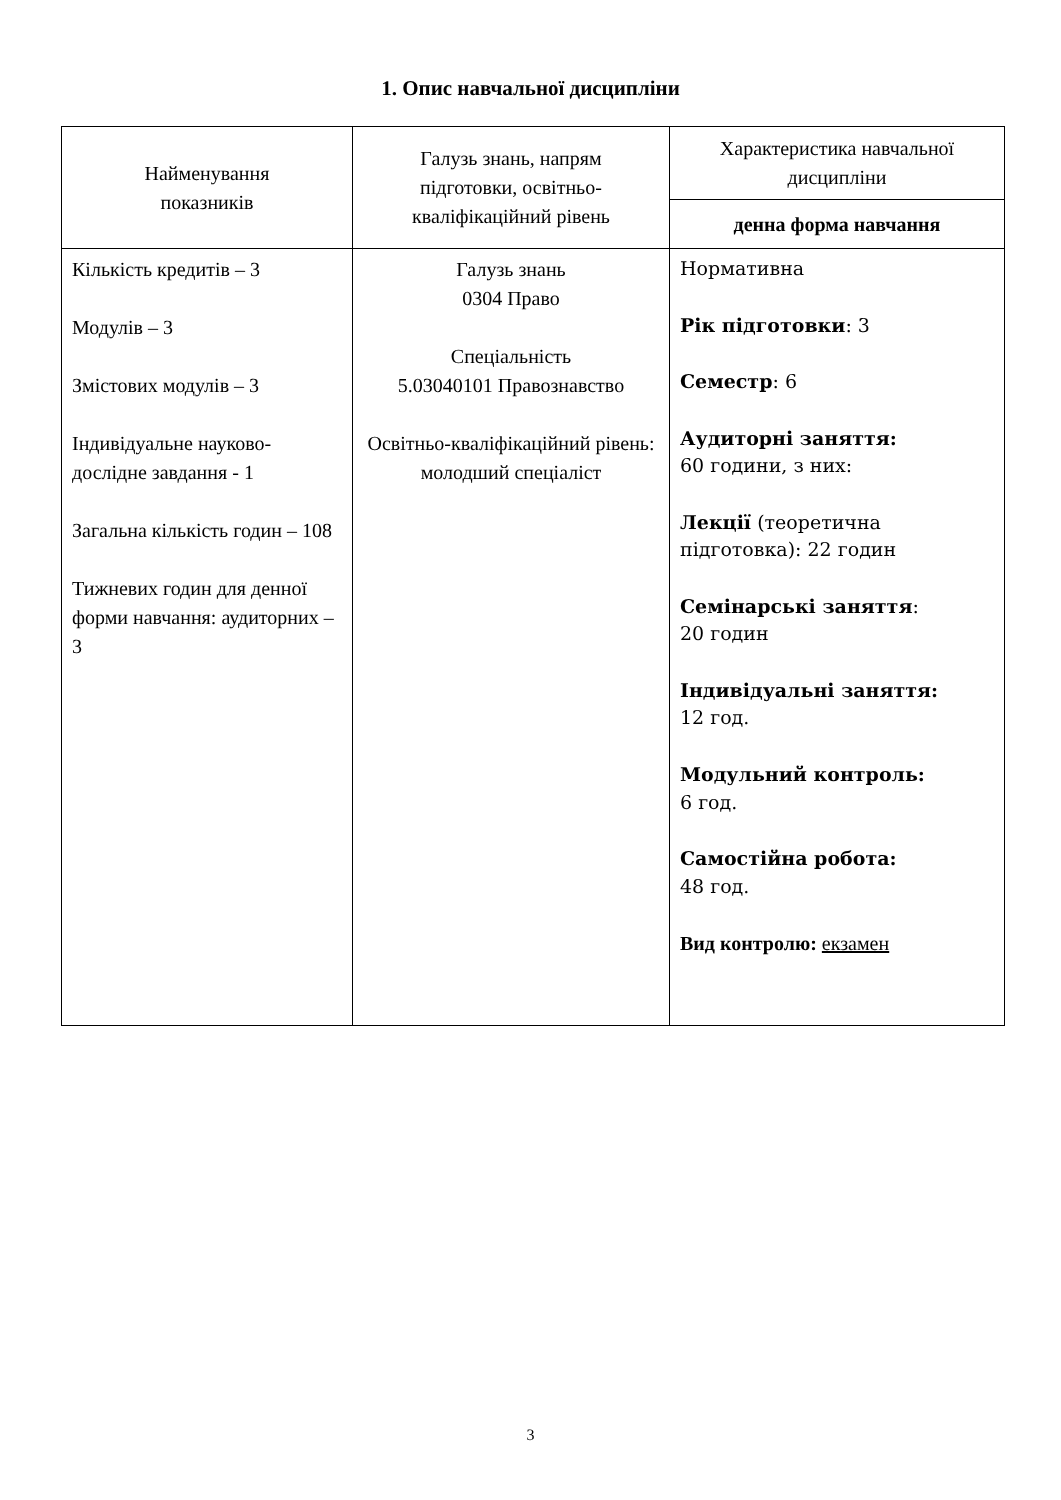1. Опис навчальної дисципліни
| Найменування показників | Галузь знань, напрям підготовки, освітньо- кваліфікаційний рівень | Характеристика навчальної дисципліни |
| | | денна форма навчання |
| Кількість кредитів – 3 Модулів – 3 Змістових модулів – 3 Індивідуальне науково-дослідне завдання - 1 Загальна кількість годин – 108 Тижневих годин для денної форми навчання: аудиторних – 3 | Галузь знань 0304 Право Спеціальність 5.03040101 Правознавство Освітньо-кваліфікаційний рівень: молодший спеціаліст | Нормативна Рік підготовки : 3 Семестр : 6 Аудиторні заняття: 60 години, з них: Лекції (теоретична підготовка): 22 годин Семінарські заняття : 20 годин Індивідуальні заняття: 12 год. Модульний контроль: 6 год. Самостійна робота: 48 год. Вид контролю: екзамен |
3